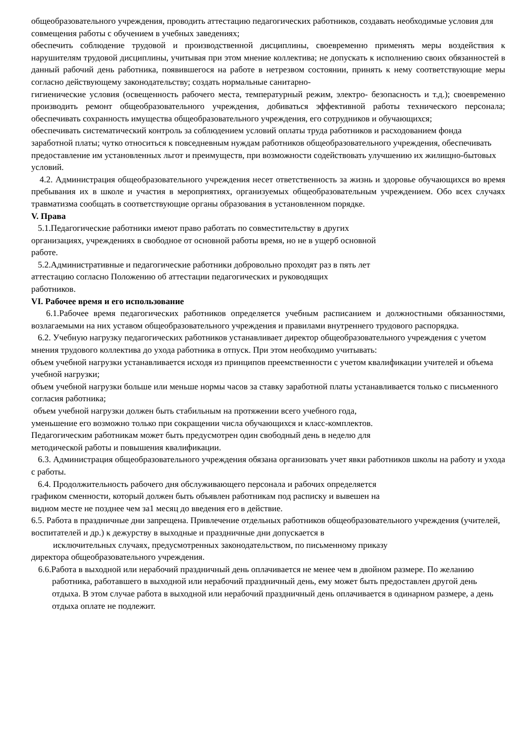общеобразовательного учреждения, проводить аттестацию педагогических работников, создавать необходимые условия для совмещения работы с обучением в учебных заведениях;
обеспечить соблюдение трудовой и производственной дисциплины, своевременно применять меры воздействия к нарушителям трудовой дисциплины, учитывая при этом мнение коллектива; не допускать к исполнению своих обязанностей в данный рабочий день работника, появившегося на работе в нетрезвом состоянии, принять к нему соответствующие меры согласно действующему законодательству; создать нормальные санитарно-
гигиенические условия (освещенность рабочего места, температурный режим, электро- безопасность и т.д.); своевременно производить ремонт общеобразовательного учреждения, добиваться эффективной работы технического персонала; обеспечивать сохранность имущества общеобразовательного учреждения, его сотрудников и обучающихся;
обеспечивать систематический контроль за соблюдением условий оплаты труда работников и расходованием фонда заработной платы; чутко относиться к повседневным нуждам работников общеобразовательного учреждения, обеспечивать предоставление им установленных льгот и преимуществ, при возможности содействовать улучшению их жилищно-бытовых условий.
4.2. Администрация общеобразовательного учреждения несет ответственность за жизнь и здоровье обучающихся во время пребывания их в школе и участия в мероприятиях, организуемых общеобразовательным учреждением. Обо всех случаях травматизма сообщать в соответствующие органы образования в установленном порядке.
V. Права
5.1.Педагогические работники имеют право работать по совместительству в других
организациях, учреждениях в свободное от основной работы время, но не в ущерб основной
работе.
5.2.Административные и педагогические работники добровольно проходят раз в пять лет
аттестацию согласно Положению об аттестации педагогических и руководящих
работников.
VI. Рабочее время и его использование
6.1.Рабочее время педагогических работников определяется учебным расписанием и должностными обязанностями, возлагаемыми на них уставом общеобразовательного учреждения и правилами внутреннего трудового распорядка.
6.2. Учебную нагрузку педагогических работников устанавливает директор общеобразовательного учреждения с учетом мнения трудового коллектива до ухода работника в отпуск. При этом необходимо учитывать:
объем учебной нагрузки устанавливается исходя из принципов преемственности с учетом квалификации учителей и объема учебной нагрузки;
объем учебной нагрузки больше или меньше нормы часов за ставку заработной платы устанавливается только с письменного согласия работника;
объем учебной нагрузки должен быть стабильным на протяжении всего учебного года,
уменьшение его возможно только при сокращении числа обучающихся и класс-комплектов.
Педагогическим работникам может быть предусмотрен один свободный день в неделю для
методической работы и повышения квалификации.
6.3. Администрация общеобразовательного учреждения обязана организовать учет явки работников школы на работу и ухода с работы.
6.4. Продолжительность рабочего дня обслуживающего персонала и рабочих определяется
графиком сменности, который должен быть объявлен работникам под расписку и вывешен на
видном месте не позднее чем за1 месяц до введения его в действие.
6.5. Работа в праздничные дни запрещена. Привлечение отдельных работников общеобразовательного учреждения (учителей, воспитателей и др.) к дежурству в выходные и праздничные дни допускается в
исключительных случаях, предусмотренных законодательством, по письменному приказу
директора общеобразовательного учреждения.
6.6.Работа в выходной или нерабочий праздничный день оплачивается не менее чем в двойном размере. По желанию работника, работавшего в выходной или нерабочий праздничный день, ему может быть предоставлен другой день отдыха. В этом случае работа в выходной или нерабочий праздничный день оплачивается в одинарном размере, а день отдыха оплате не подлежит.